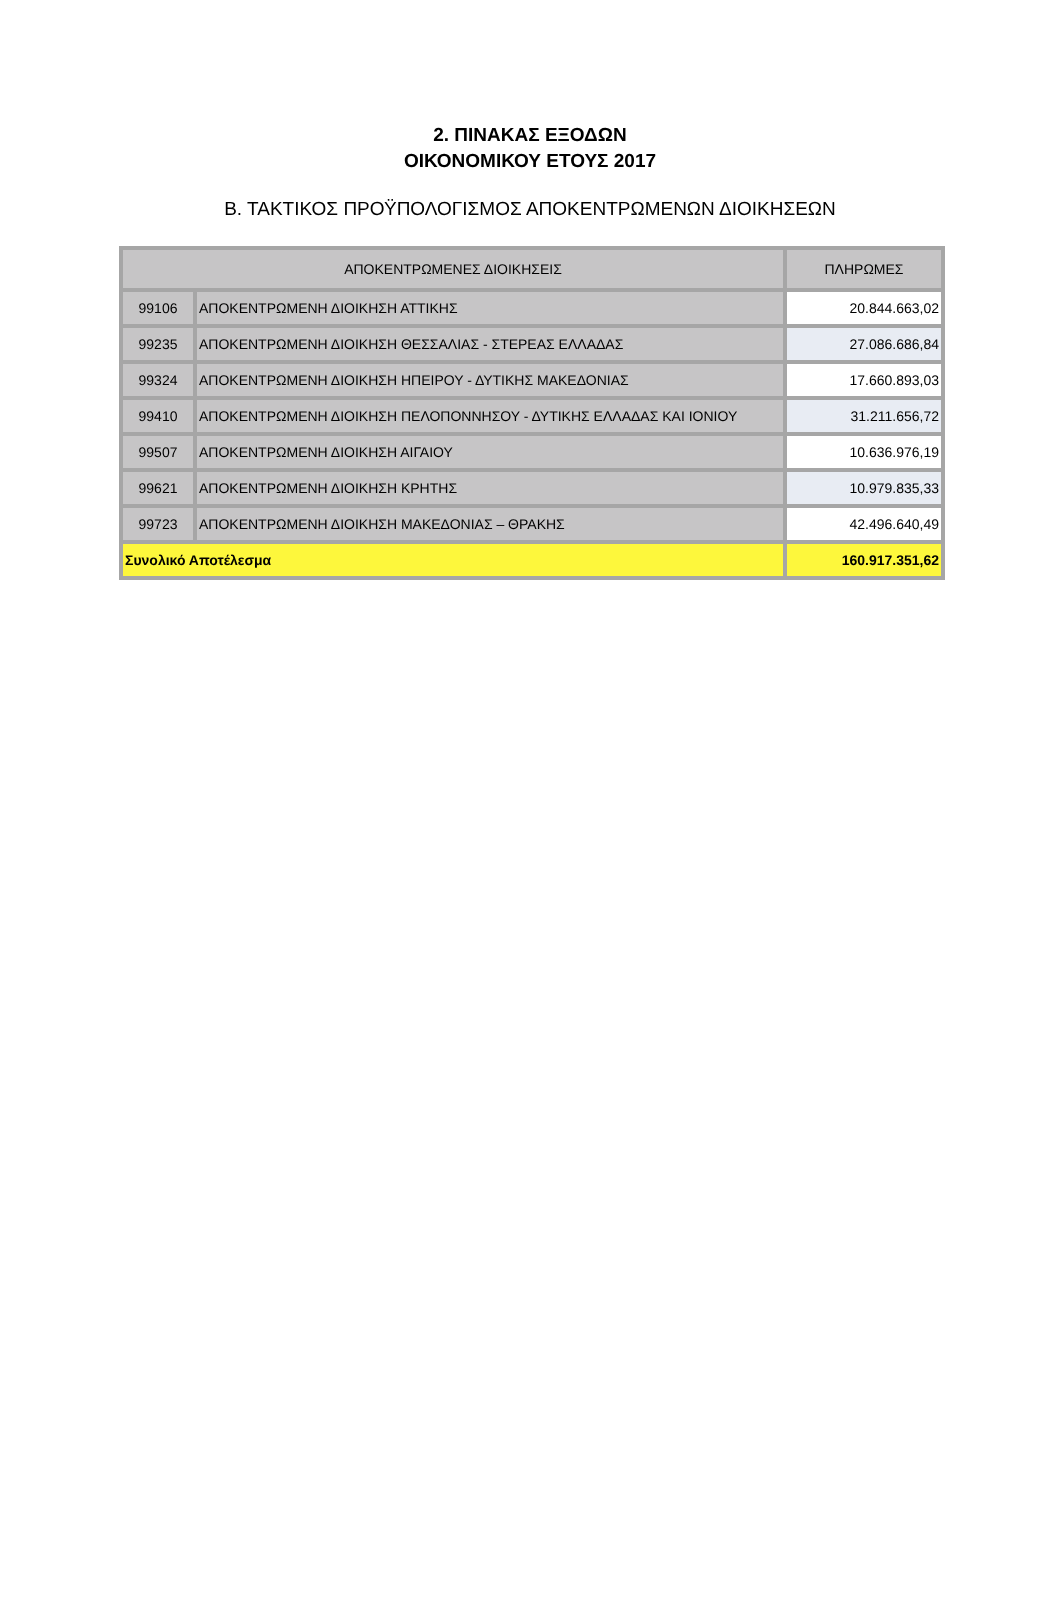2. ΠΙΝΑΚΑΣ ΕΞΟΔΩΝ
ΟΙΚΟΝΟΜΙΚΟΥ ΕΤΟΥΣ 2017
Β. ΤΑΚΤΙΚΟΣ ΠΡΟΫΠΟΛΟΓΙΣΜΟΣ ΑΠΟΚΕΝΤΡΩΜΕΝΩΝ ΔΙΟΙΚΗΣΕΩΝ
| ΑΠΟΚΕΝΤΡΩΜΕΝΕΣ ΔΙΟΙΚΗΣΕΙΣ | | ΠΛΗΡΩΜΕΣ |
| --- | --- | --- |
| 99106 | ΑΠΟΚΕΝΤΡΩΜΕΝΗ ΔΙΟΙΚΗΣΗ ΑΤΤΙΚΗΣ | 20.844.663,02 |
| 99235 | ΑΠΟΚΕΝΤΡΩΜΕΝΗ ΔΙΟΙΚΗΣΗ ΘΕΣΣΑΛΙΑΣ - ΣΤΕΡΕΑΣ ΕΛΛΑΔΑΣ | 27.086.686,84 |
| 99324 | ΑΠΟΚΕΝΤΡΩΜΕΝΗ ΔΙΟΙΚΗΣΗ ΗΠΕΙΡΟΥ - ΔΥΤΙΚΗΣ ΜΑΚΕΔΟΝΙΑΣ | 17.660.893,03 |
| 99410 | ΑΠΟΚΕΝΤΡΩΜΕΝΗ ΔΙΟΙΚΗΣΗ ΠΕΛΟΠΟΝΝΗΣΟΥ - ΔΥΤΙΚΗΣ ΕΛΛΑΔΑΣ ΚΑΙ ΙΟΝΙΟΥ | 31.211.656,72 |
| 99507 | ΑΠΟΚΕΝΤΡΩΜΕΝΗ ΔΙΟΙΚΗΣΗ ΑΙΓΑΙΟΥ | 10.636.976,19 |
| 99621 | ΑΠΟΚΕΝΤΡΩΜΕΝΗ ΔΙΟΙΚΗΣΗ ΚΡΗΤΗΣ | 10.979.835,33 |
| 99723 | ΑΠΟΚΕΝΤΡΩΜΕΝΗ ΔΙΟΙΚΗΣΗ ΜΑΚΕΔΟΝΙΑΣ – ΘΡΑΚΗΣ | 42.496.640,49 |
| Συνολικό Αποτέλεσμα | | 160.917.351,62 |